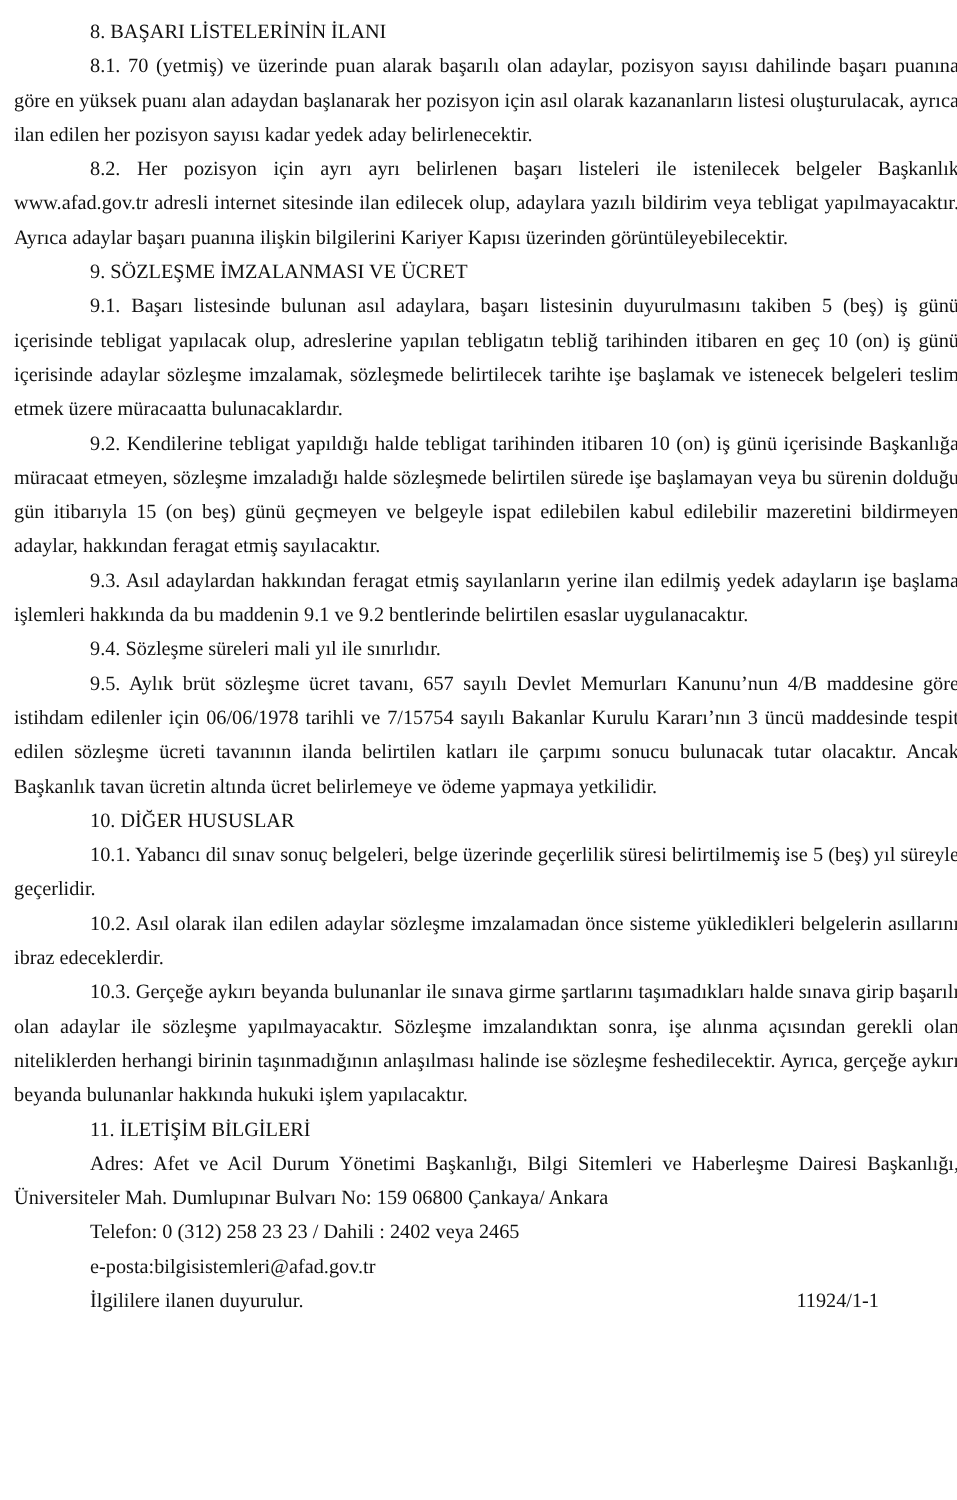8. BAŞARI LİSTELERİNİN İLANI
8.1. 70 (yetmiş) ve üzerinde puan alarak başarılı olan adaylar, pozisyon sayısı dahilinde başarı puanına göre en yüksek puanı alan adaydan başlanarak her pozisyon için asıl olarak kazananların listesi oluşturulacak, ayrıca ilan edilen her pozisyon sayısı kadar yedek aday belirlenecektir.
8.2. Her pozisyon için ayrı ayrı belirlenen başarı listeleri ile istenilecek belgeler Başkanlık www.afad.gov.tr adresli internet sitesinde ilan edilecek olup, adaylara yazılı bildirim veya tebligat yapılmayacaktır. Ayrıca adaylar başarı puanına ilişkin bilgilerini Kariyer Kapısı üzerinden görüntüleyebilecektir.
9. SÖZLEŞME İMZALANMASI VE ÜCRET
9.1. Başarı listesinde bulunan asıl adaylara, başarı listesinin duyurulmasını takiben 5 (beş) iş günü içerisinde tebligat yapılacak olup, adreslerine yapılan tebligatın tebliğ tarihinden itibaren en geç 10 (on) iş günü içerisinde adaylar sözleşme imzalamak, sözleşmede belirtilecek tarihte işe başlamak ve istenecek belgeleri teslim etmek üzere müracaatta bulunacaklardır.
9.2. Kendilerine tebligat yapıldığı halde tebligat tarihinden itibaren 10 (on) iş günü içerisinde Başkanlığa müracaat etmeyen, sözleşme imzaladığı halde sözleşmede belirtilen sürede işe başlamayan veya bu sürenin dolduğu gün itibarıyla 15 (on beş) günü geçmeyen ve belgeyle ispat edilebilen kabul edilebilir mazeretini bildirmeyen adaylar, hakkından feragat etmiş sayılacaktır.
9.3. Asıl adaylardan hakkından feragat etmiş sayılanların yerine ilan edilmiş yedek adayların işe başlama işlemleri hakkında da bu maddenin 9.1 ve 9.2 bentlerinde belirtilen esaslar uygulanacaktır.
9.4. Sözleşme süreleri mali yıl ile sınırlıdır.
9.5. Aylık brüt sözleşme ücret tavanı, 657 sayılı Devlet Memurları Kanunu’nun 4/B maddesine göre istihdam edilenler için 06/06/1978 tarihli ve 7/15754 sayılı Bakanlar Kurulu Kararı’nın 3 üncü maddesinde tespit edilen sözleşme ücreti tavanının ilanda belirtilen katları ile çarpımı sonucu bulunacak tutar olacaktır. Ancak Başkanlık tavan ücretin altında ücret belirlemeye ve ödeme yapmaya yetkilidir.
10. DİĞER HUSUSLAR
10.1. Yabancı dil sınav sonuç belgeleri, belge üzerinde geçerlilik süresi belirtilmemiş ise 5 (beş) yıl süreyle geçerlidir.
10.2. Asıl olarak ilan edilen adaylar sözleşme imzalamadan önce sisteme yükledikleri belgelerin asıllarını ibraz edeceklerdir.
10.3. Gerçeğe aykırı beyanda bulunanlar ile sınava girme şartlarını taşımadıkları halde sınava girip başarılı olan adaylar ile sözleşme yapılmayacaktır. Sözleşme imzalandıktan sonra, işe alınma açısından gerekli olan niteliklerden herhangi birinin taşınmadığının anlaşılması halinde ise sözleşme feshedilecektir. Ayrıca, gerçeğe aykırı beyanda bulunanlar hakkında hukuki işlem yapılacaktır.
11. İLETİŞİM BİLGİLERİ
Adres: Afet ve Acil Durum Yönetimi Başkanlığı, Bilgi Sitemleri ve Haberleşme Dairesi Başkanlığı, Üniversiteler Mah. Dumlupınar Bulvarı No: 159 06800 Çankaya/ Ankara
Telefon: 0 (312) 258 23 23 / Dahili : 2402 veya 2465
e-posta:bilgisistemleri@afad.gov.tr
İlgililere ilanen duyurulur. 11924/1-1